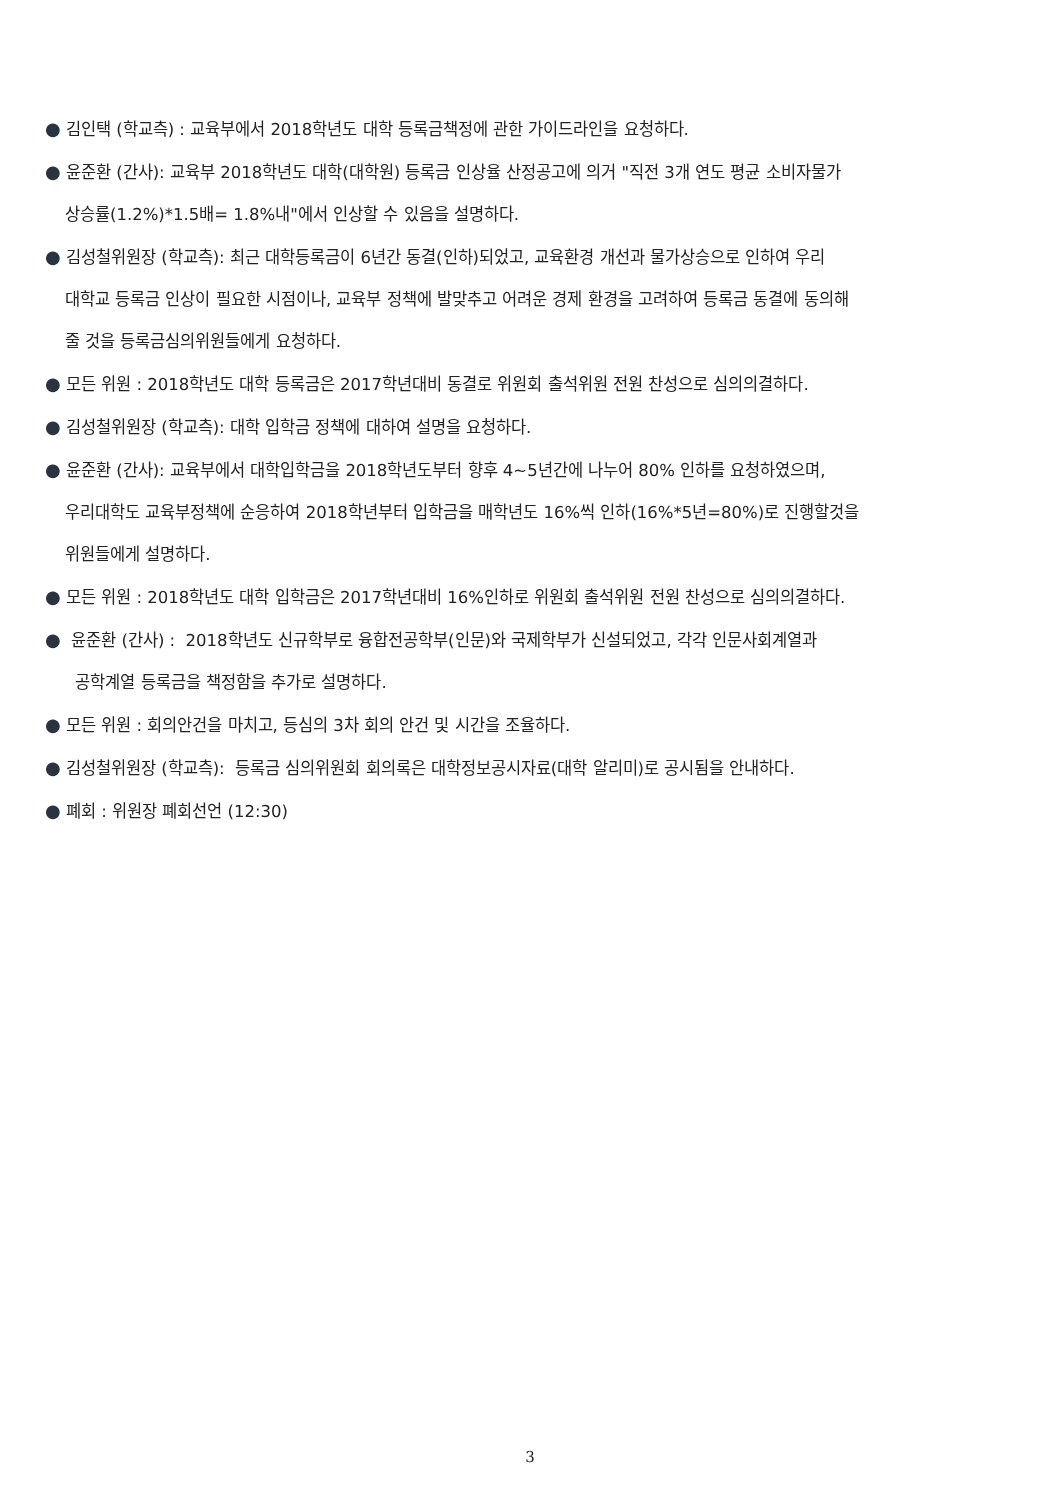● 김인택 (학교측) : 교육부에서 2018학년도 대학 등록금책정에 관한 가이드라인을 요청하다.
● 윤준환 (간사): 교육부 2018학년도 대학(대학원) 등록금 인상율 산정공고에 의거 "직전 3개 연도 평균 소비자물가
상승률(1.2%)*1.5배= 1.8%내"에서 인상할 수 있음을 설명하다.
● 김성철위원장 (학교측): 최근 대학등록금이 6년간 동결(인하)되었고, 교육환경 개선과 물가상승으로 인하여 우리
대학교 등록금 인상이 필요한 시점이나, 교육부 정책에 발맞추고 어려운 경제 환경을 고려하여 등록금 동결에 동의해
줄 것을 등록금심의위원들에게 요청하다.
● 모든 위원 : 2018학년도 대학 등록금은 2017학년대비 동결로 위원회 출석위원 전원 찬성으로 심의의결하다.
● 김성철위원장 (학교측): 대학 입학금 정책에 대하여 설명을 요청하다.
● 윤준환 (간사): 교육부에서 대학입학금을 2018학년도부터 향후 4~5년간에 나누어 80% 인하를 요청하였으며,
우리대학도 교육부정책에 순응하여 2018학년부터 입학금을 매학년도 16%씩 인하(16%*5년=80%)로 진행할것을
위원들에게 설명하다.
● 모든 위원 : 2018학년도 대학 입학금은 2017학년대비 16%인하로 위원회 출석위원 전원 찬성으로 심의의결하다.
● 윤준환 (간사) : 2018학년도 신규학부로 융합전공학부(인문)와 국제학부가 신설되었고, 각각 인문사회계열과
공학계열 등록금을 책정함을 추가로 설명하다.
● 모든 위원 : 회의안건을 마치고, 등심의 3차 회의 안건 및 시간을 조율하다.
● 김성철위원장 (학교측): 등록금 심의위원회 회의록은 대학정보공시자료(대학 알리미)로 공시됨을 안내하다.
● 폐회 : 위원장 폐회선언 (12:30)
3